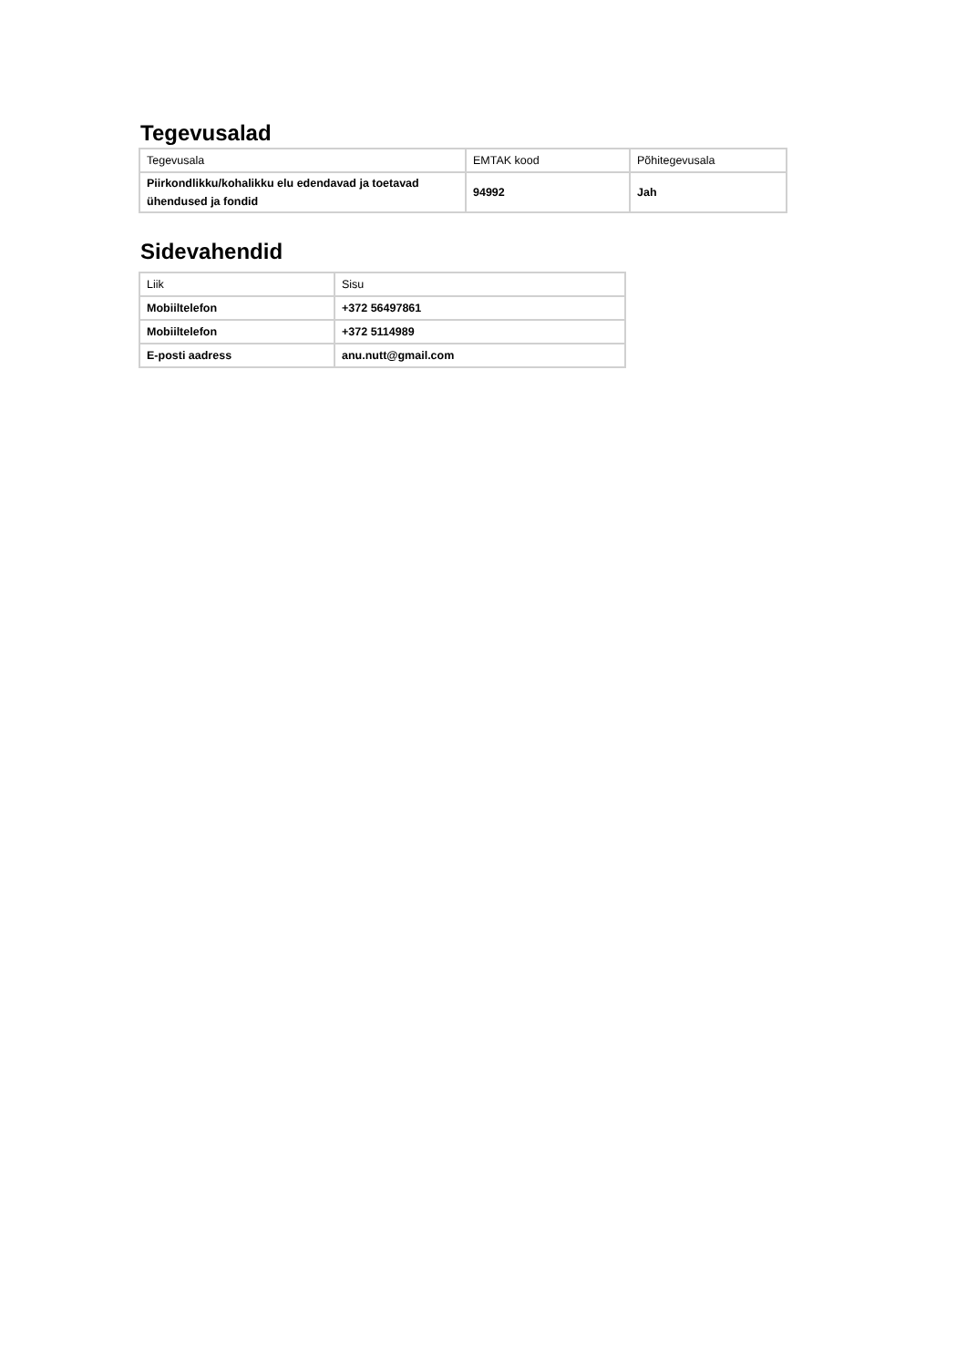Tegevusalad
| Tegevusala | EMTAK kood | Põhitegevusala |
| --- | --- | --- |
| Piirkondlikku/kohalikku elu edendavad ja toetavad ühendused ja fondid | 94992 | Jah |
Sidevahendid
| Liik | Sisu |
| --- | --- |
| Mobiiltelefon | +372 56497861 |
| Mobiiltelefon | +372 5114989 |
| E-posti aadress | anu.nutt@gmail.com |